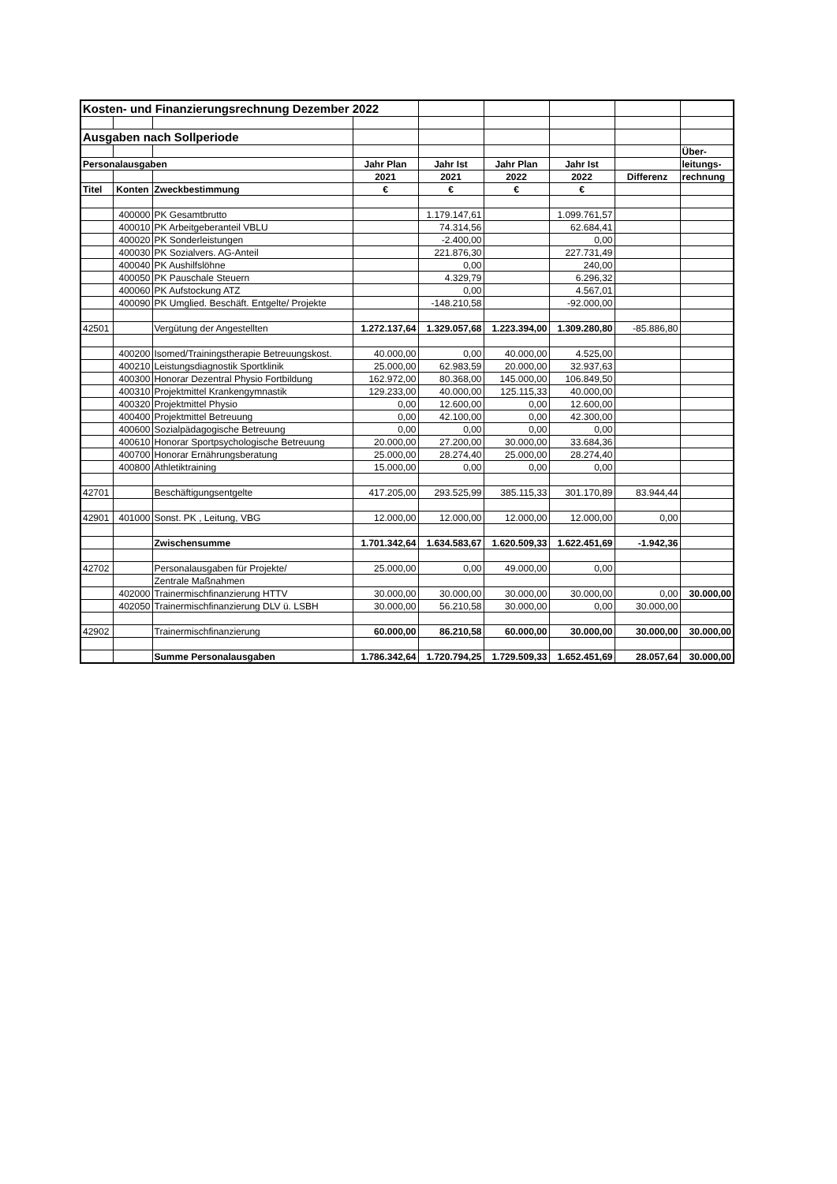| Kosten- und Finanzierungsrechnung Dezember 2022 | | | | | | | | |
| Ausgaben nach Sollperiode | | | | | | | | |
| | | | | | | | | Über- |
| Personalausgaben | | | Jahr Plan | Jahr Ist | Jahr Plan | Jahr Ist | | leitungs- |
| | | | 2021 | 2021 | 2022 | 2022 | Differenz | rechnung |
| Titel | Konten | Zweckbestimmung | € | € | € | € | | |
| | 400000 | PK Gesamtbrutto | | 1.179.147,61 | | 1.099.761,57 | | |
| | 400010 | PK Arbeitgeberanteil VBLU | | 74.314,56 | | 62.684,41 | | |
| | 400020 | PK Sonderleistungen | | -2.400,00 | | 0,00 | | |
| | 400030 | PK Sozialvers. AG-Anteil | | 221.876,30 | | 227.731,49 | | |
| | 400040 | PK Aushilfslöhne | | 0,00 | | 240,00 | | |
| | 400050 | PK Pauschale Steuern | | 4.329,79 | | 6.296,32 | | |
| | 400060 | PK Aufstockung ATZ | | 0,00 | | 4.567,01 | | |
| | 400090 | PK Umglied. Beschäft. Entgelte/ Projekte | | -148.210,58 | | -92.000,00 | | |
| 42501 | | Vergütung der Angestellten | 1.272.137,64 | 1.329.057,68 | 1.223.394,00 | 1.309.280,80 | -85.886,80 | |
| | 400200 | Isomed/Trainingstherapie Betreuungskost. | 40.000,00 | 0,00 | 40.000,00 | 4.525,00 | | |
| | 400210 | Leistungsdiagnostik Sportklinik | 25.000,00 | 62.983,59 | 20.000,00 | 32.937,63 | | |
| | 400300 | Honorar Dezentral Physio Fortbildung | 162.972,00 | 80.368,00 | 145.000,00 | 106.849,50 | | |
| | 400310 | Projektmittel Krankengymnastik | 129.233,00 | 40.000,00 | 125.115,33 | 40.000,00 | | |
| | 400320 | Projektmittel Physio | 0,00 | 12.600,00 | 0,00 | 12.600,00 | | |
| | 400400 | Projektmittel Betreuung | 0,00 | 42.100,00 | 0,00 | 42.300,00 | | |
| | 400600 | Sozialpädagogische Betreuung | 0,00 | 0,00 | 0,00 | 0,00 | | |
| | 400610 | Honorar Sportpsychologische Betreuung | 20.000,00 | 27.200,00 | 30.000,00 | 33.684,36 | | |
| | 400700 | Honorar Ernährungsberatung | 25.000,00 | 28.274,40 | 25.000,00 | 28.274,40 | | |
| | 400800 | Athletiktraining | 15.000,00 | 0,00 | 0,00 | 0,00 | | |
| 42701 | | Beschäftigungsentgelte | 417.205,00 | 293.525,99 | 385.115,33 | 301.170,89 | 83.944,44 | |
| 42901 | 401000 | Sonst. PK , Leitung, VBG | 12.000,00 | 12.000,00 | 12.000,00 | 12.000,00 | 0,00 | |
| | | Zwischensumme | 1.701.342,64 | 1.634.583,67 | 1.620.509,33 | 1.622.451,69 | -1.942,36 | |
| 42702 | | Personalausgaben für Projekte/ | 25.000,00 | 0,00 | 49.000,00 | 0,00 | | |
| | | Zentrale Maßnahmen | | | | | | |
| | 402000 | Trainermischfinanzierung HTTV | 30.000,00 | 30.000,00 | 30.000,00 | 30.000,00 | 0,00 | 30.000,00 |
| | 402050 | Trainermischfinanzierung DLV ü. LSBH | 30.000,00 | 56.210,58 | 30.000,00 | 0,00 | 30.000,00 | |
| 42902 | | Trainermischfinanzierung | 60.000,00 | 86.210,58 | 60.000,00 | 30.000,00 | 30.000,00 | 30.000,00 |
| | | Summe Personalausgaben | 1.786.342,64 | 1.720.794,25 | 1.729.509,33 | 1.652.451,69 | 28.057,64 | 30.000,00 |